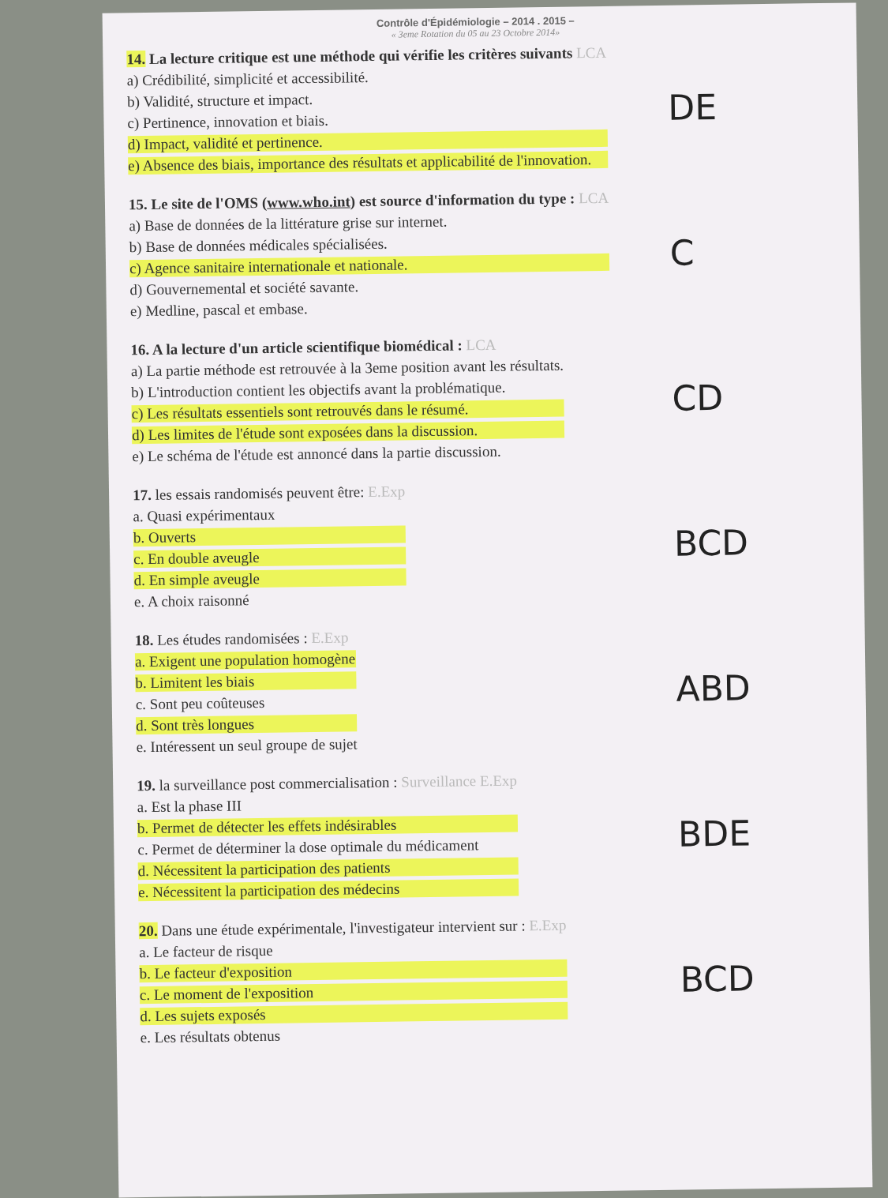Contrôle d'Épidémiologie – 2014 . 2015 –
« 3eme Rotation du 05 au 23 Octobre 2014»
14. La lecture critique est une méthode qui vérifie les critères suivants LCA
a) Crédibilité, simplicité et accessibilité.
b) Validité, structure et impact.
c) Pertinence, innovation et biais.
d) Impact, validité et pertinence.
e) Absence des biais, importance des résultats et applicabilité de l'innovation.
DE
15. Le site de l'OMS (www.who.int) est source d'information du type : LCA
a) Base de données de la littérature grise sur internet.
b) Base de données médicales spécialisées.
c) Agence sanitaire internationale et nationale.
d) Gouvernemental et société savante.
e) Medline, pascal et embase.
C
16. A la lecture d'un article scientifique biomédical : LCA
a) La partie méthode est retrouvée à la 3eme position avant les résultats.
b) L'introduction contient les objectifs avant la problématique.
c) Les résultats essentiels sont retrouvés dans le résumé.
d) Les limites de l'étude sont exposées dans la discussion.
e) Le schéma de l'étude est annoncé dans la partie discussion.
CD
17. les essais randomisés peuvent être: E.Exp
a. Quasi expérimentaux
b. Ouverts
c. En double aveugle
d. En simple aveugle
e. A choix raisonné
BCD
18. Les études randomisées : E.Exp
a. Exigent une population homogène
b. Limitent les biais
c. Sont peu coûteuses
d. Sont très longues
e. Intéressent un seul groupe de sujet
ABD
19. la surveillance post commercialisation : Surveillance E.Exp
a. Est la phase III
b. Permet de détecter les effets indésirables
c. Permet de déterminer la dose optimale du médicament
d. Nécessitent la participation des patients
e. Nécessitent la participation des médecins
BDE
20. Dans une étude expérimentale, l'investigateur intervient sur : E.Exp
a. Le facteur de risque
b. Le facteur d'exposition
c. Le moment de l'exposition
d. Les sujets exposés
e. Les résultats obtenus
BCD